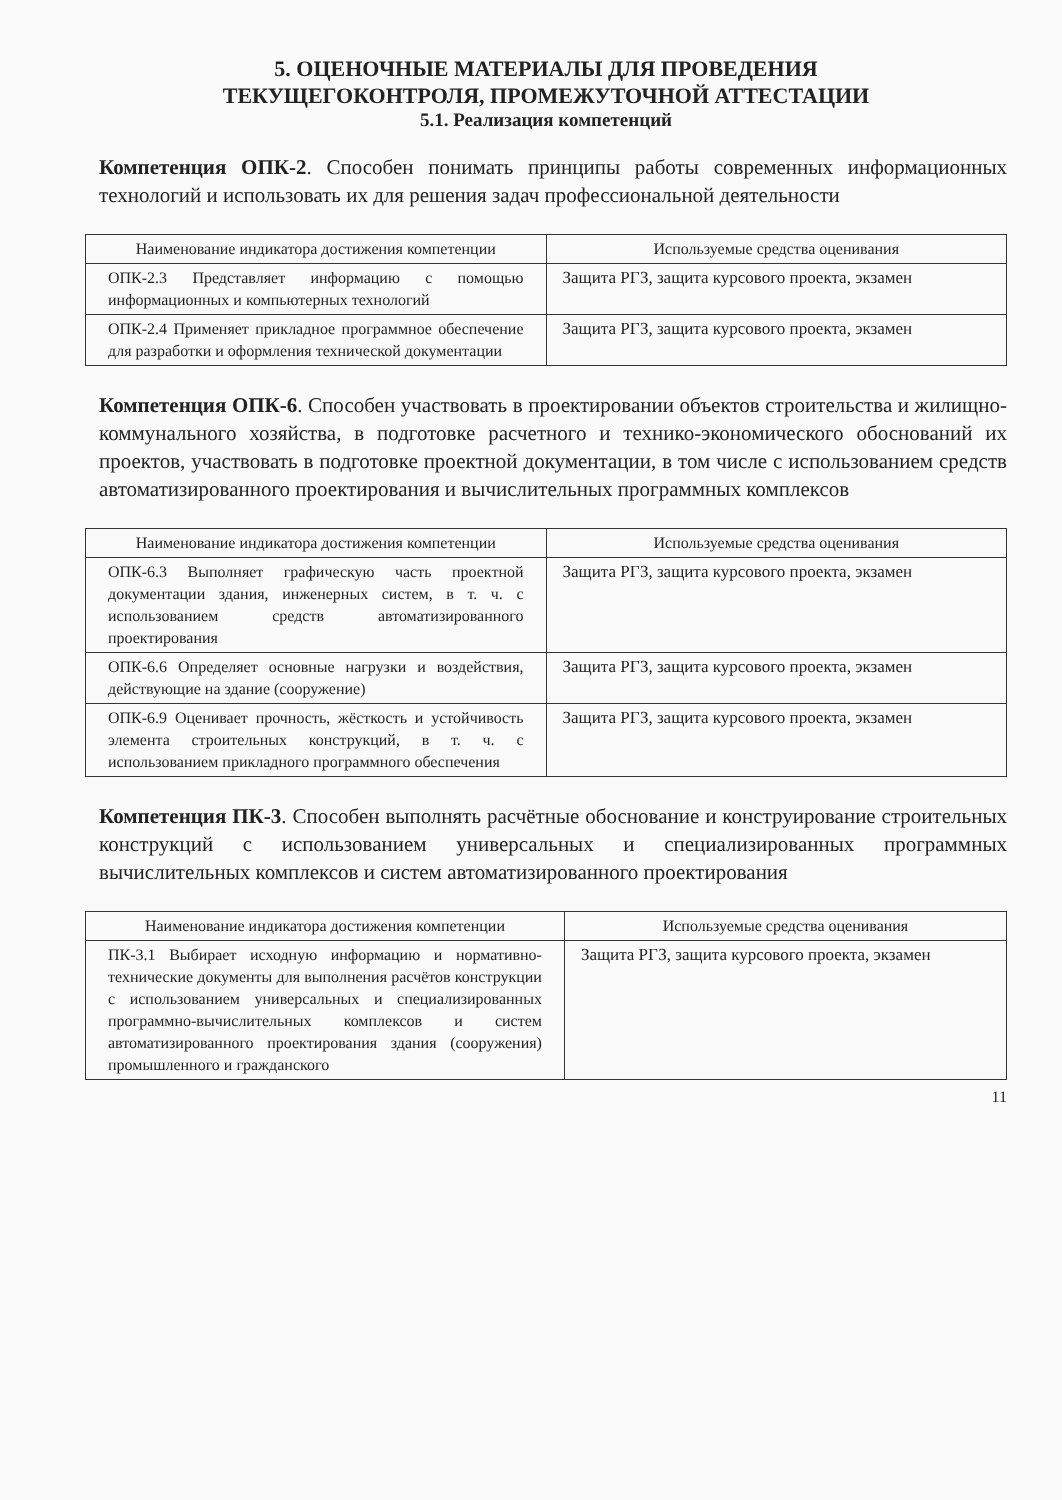5. ОЦЕНОЧНЫЕ МАТЕРИАЛЫ ДЛЯ ПРОВЕДЕНИЯ
ТЕКУЩЕГОКОНТРОЛЯ, ПРОМЕЖУТОЧНОЙ АТТЕСТАЦИИ
5.1. Реализация компетенций
Компетенция ОПК-2. Способен понимать принципы работы современных информационных технологий и использовать их для решения задач профессиональной деятельности
| Наименование индикатора достижения компетенции | Используемые средства оценивания |
| --- | --- |
| ОПК-2.3 Представляет информацию с помощью информационных и компьютерных технологий | Защита РГЗ, защита курсового проекта, экзамен |
| ОПК-2.4 Применяет прикладное программное обеспечение для разработки и оформления технической документации | Защита РГЗ, защита курсового проекта, экзамен |
Компетенция ОПК-6. Способен участвовать в проектировании объектов строительства и жилищно-коммунального хозяйства, в подготовке расчетного и технико-экономического обоснований их проектов, участвовать в подготовке проектной документации, в том числе с использованием средств автоматизированного проектирования и вычислительных программных комплексов
| Наименование индикатора достижения компетенции | Используемые средства оценивания |
| --- | --- |
| ОПК-6.3 Выполняет графическую часть проектной документации здания, инженерных систем, в т. ч. с использованием средств автоматизированного проектирования | Защита РГЗ, защита курсового проекта, экзамен |
| ОПК-6.6 Определяет основные нагрузки и воздействия, действующие на здание (сооружение) | Защита РГЗ, защита курсового проекта, экзамен |
| ОПК-6.9 Оценивает прочность, жёсткость и устойчивость элемента строительных конструкций, в т. ч. с использованием прикладного программного обеспечения | Защита РГЗ, защита курсового проекта, экзамен |
Компетенция ПК-3. Способен выполнять расчётные обоснование и конструирование строительных конструкций с использованием универсальных и специализированных программных вычислительных комплексов и систем автоматизированного проектирования
| Наименование индикатора достижения компетенции | Используемые средства оценивания |
| --- | --- |
| ПК-3.1 Выбирает исходную информацию и нормативно-технические документы для выполнения расчётов конструкции с использованием универсальных и специализированных программно-вычислительных комплексов и систем автоматизированного проектирования здания (сооружения) промышленного и гражданского | Защита РГЗ, защита курсового проекта, экзамен |
11